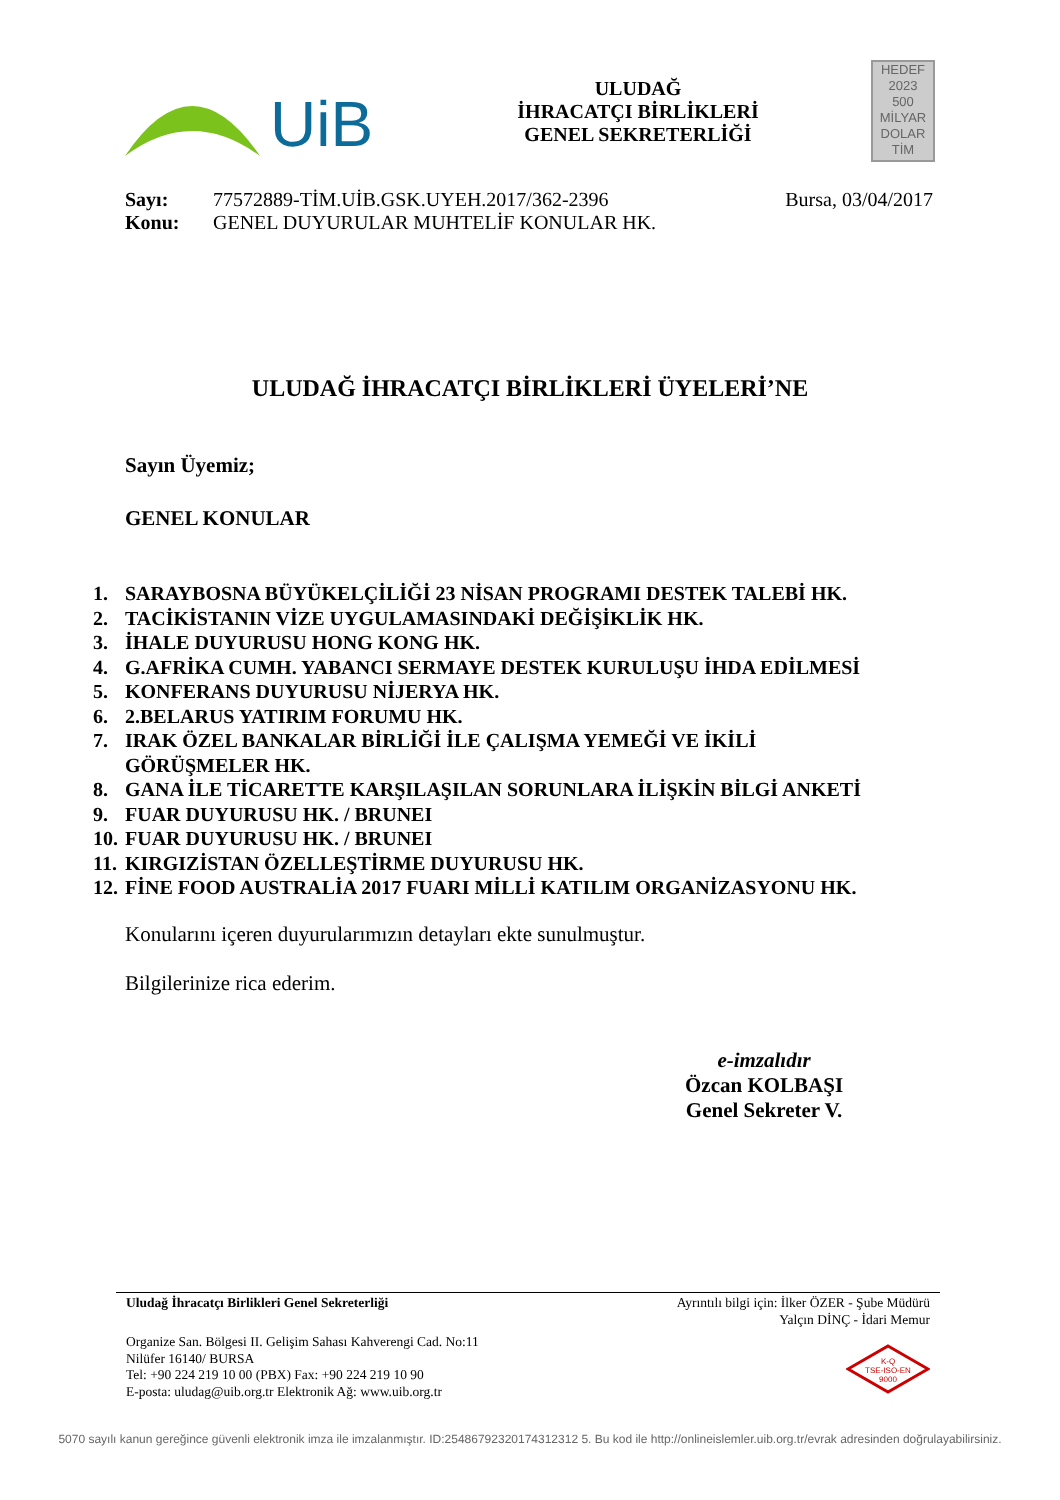UiB
ULUDAĞ
İHRACATÇI BİRLİKLERİ
GENEL SEKRETERLİĞİ
HEDEF
2023
500
MİLYAR
DOLAR
TİM
Sayı: 77572889-TİM.UİB.GSK.UYEH.2017/362-2396
Bursa, 03/04/2017
Konu: GENEL DUYURULAR MUHTELİF KONULAR HK.
ULUDAĞ İHRACATÇI BİRLİKLERİ ÜYELERİ’NE
Sayın Üyemiz;
GENEL KONULAR
1. SARAYBOSNA BÜYÜKELÇİLİĞİ 23 NİSAN PROGRAMI DESTEK TALEBİ HK.
2. TACİKİSTANIN VİZE UYGULAMASINDAKİ DEĞİŞİKLİK HK.
3. İHALE DUYURUSU HONG KONG HK.
4. G.AFRİKA CUMH. YABANCI SERMAYE DESTEK KURULUŞU İHDA EDİLMESİ
5. KONFERANS DUYURUSU NİJERYA HK.
6. 2.BELARUS YATIRIM FORUMU HK.
7. IRAK ÖZEL BANKALAR BİRLİĞİ İLE ÇALIŞMA YEMEĞİ VE İKİLİ
GÖRÜŞMELER HK.
8. GANA İLE TİCARETTE KARŞILAŞILAN SORUNLARA İLİŞKİN BİLGİ ANKETİ
9. FUAR DUYURUSU HK. / BRUNEI
10. FUAR DUYURUSU HK. / BRUNEI
11. KIRGIZİSTAN ÖZELLEŞTİRME DUYURUSU HK.
12. FİNE FOOD AUSTRALİA 2017 FUARI MİLLİ KATILIM ORGANİZASYONU HK.
Konularını içeren duyurularımızın detayları ekte sunulmuştur.
Bilgilerinize rica ederim.
e-imzalıdır
Özcan KOLBAŞI
Genel Sekreter V.
Uludağ İhracatçı Birlikleri Genel Sekreterliği Ayrıntılı bilgi için: İlker ÖZER - Şube Müdürü
Yalçın DİNÇ - İdari Memur
Organize San. Bölgesi II. Gelişim Sahası Kahverengi Cad. No:11
Nilüfer 16140/ BURSA
Tel: +90 224 219 10 00 (PBX) Fax: +90 224 219 10 90
E-posta: uludag@uib.org.tr Elektronik Ağ: www.uib.org.tr
K-Q
TSE-ISO-EN
9000
5070 sayılı kanun gereğince güvenli elektronik imza ile imzalanmıştır. ID:25486792320174312312 5. Bu kod ile http://onlineislemler.uib.org.tr/evrak adresinden doğrulayabilirsiniz.